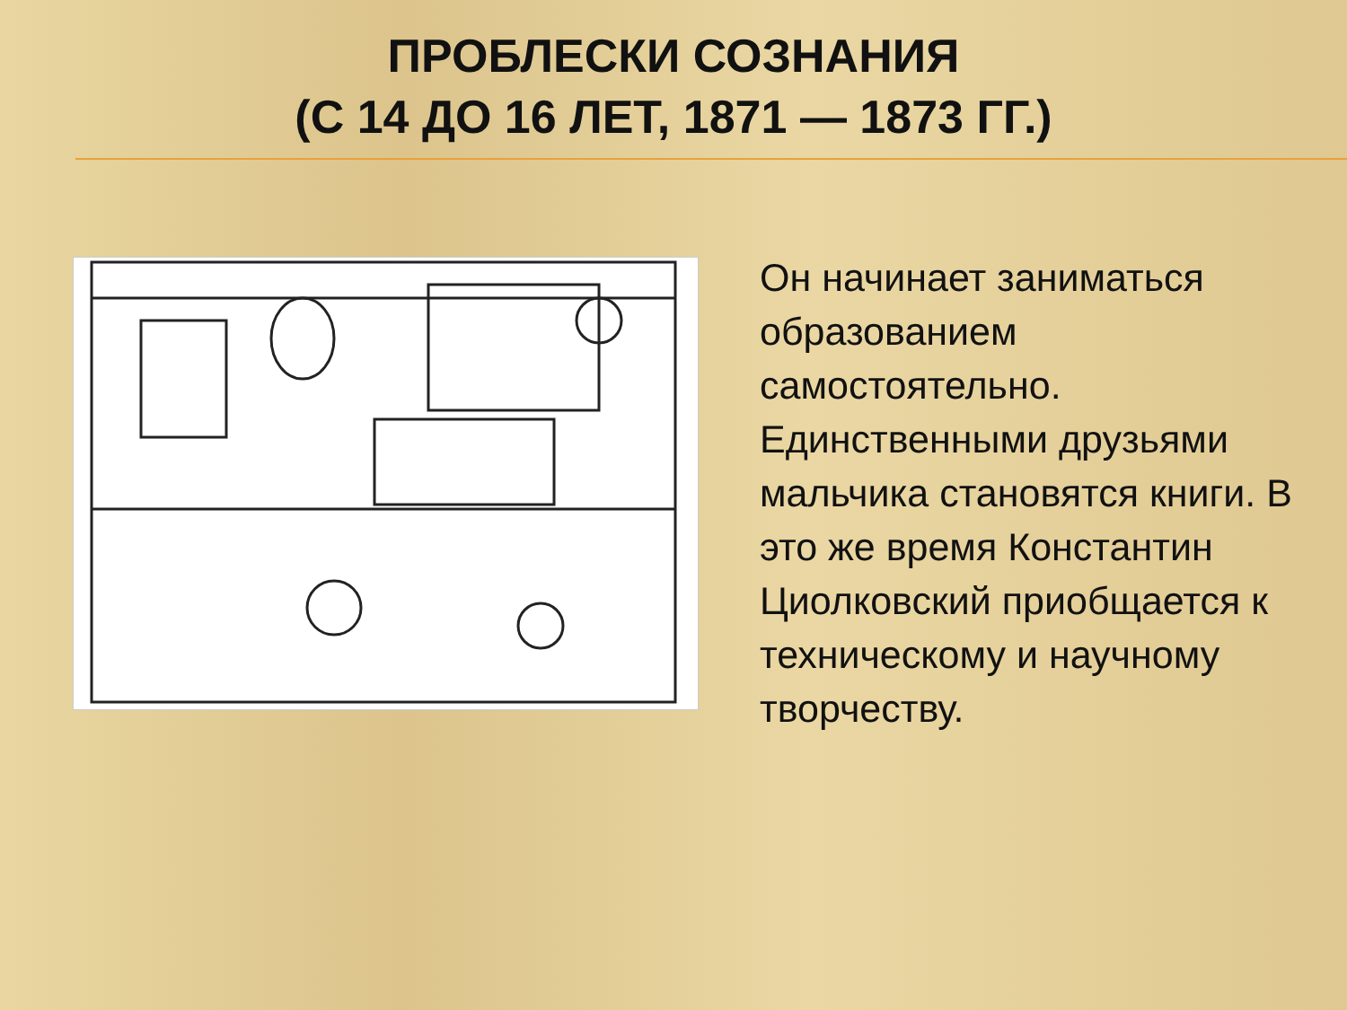ПРОБЛЕСКИ СОЗНАНИЯ
(С 14 ДО 16 ЛЕТ, 1871 — 1873 ГГ.)
Он начинает заниматься образованием самостоятельно. Единственными друзьями мальчика становятся книги. В это же время Константин Циолковский приобщается к техническому и научному творчеству.